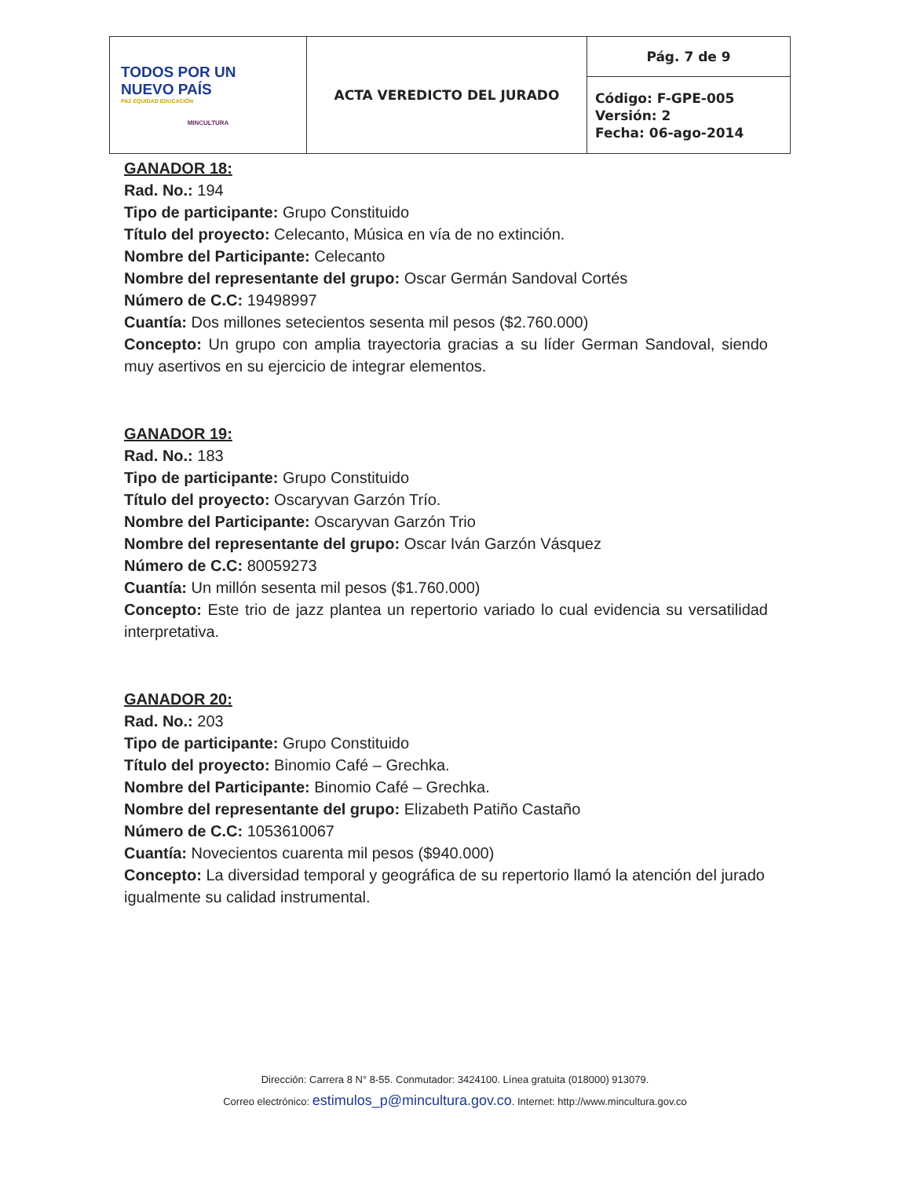| TODOS POR UN NUEVO PAÍS PAZ EQUIDAD EDUCACIÓN MINCULTURA | ACTA VEREDICTO DEL JURADO | Pág. 7 de 9 |
| | | Código: F-GPE-005 Versión: 2 Fecha: 06-ago-2014 |
GANADOR 18:
Rad. No.: 194
Tipo de participante: Grupo Constituido
Título del proyecto: Celecanto, Música en vía de no extinción.
Nombre del Participante: Celecanto
Nombre del representante del grupo: Oscar Germán Sandoval Cortés
Número de C.C: 19498997
Cuantía: Dos millones setecientos sesenta mil pesos ($2.760.000)
Concepto: Un grupo con amplia trayectoria gracias a su líder German Sandoval, siendo muy asertivos en su ejercicio de integrar elementos.
GANADOR 19:
Rad. No.: 183
Tipo de participante: Grupo Constituido
Título del proyecto: Oscaryvan Garzón Trío.
Nombre del Participante: Oscaryvan Garzón Trio
Nombre del representante del grupo: Oscar Iván Garzón Vásquez
Número de C.C: 80059273
Cuantía: Un millón sesenta mil pesos ($1.760.000)
Concepto: Este trio de jazz plantea un repertorio variado lo cual evidencia su versatilidad interpretativa.
GANADOR 20:
Rad. No.: 203
Tipo de participante: Grupo Constituido
Título del proyecto: Binomio Café – Grechka.
Nombre del Participante: Binomio Café – Grechka.
Nombre del representante del grupo: Elizabeth Patiño Castaño
Número de C.C: 1053610067
Cuantía: Novecientos cuarenta mil pesos ($940.000)
Concepto: La diversidad temporal y geográfica de su repertorio llamó la atención del jurado igualmente su calidad instrumental.
Dirección: Carrera 8 N° 8-55. Conmutador: 3424100. Línea gratuita (018000) 913079.
Correo electrónico: estimulos_p@mincultura.gov.co. Internet: http://www.mincultura.gov.co